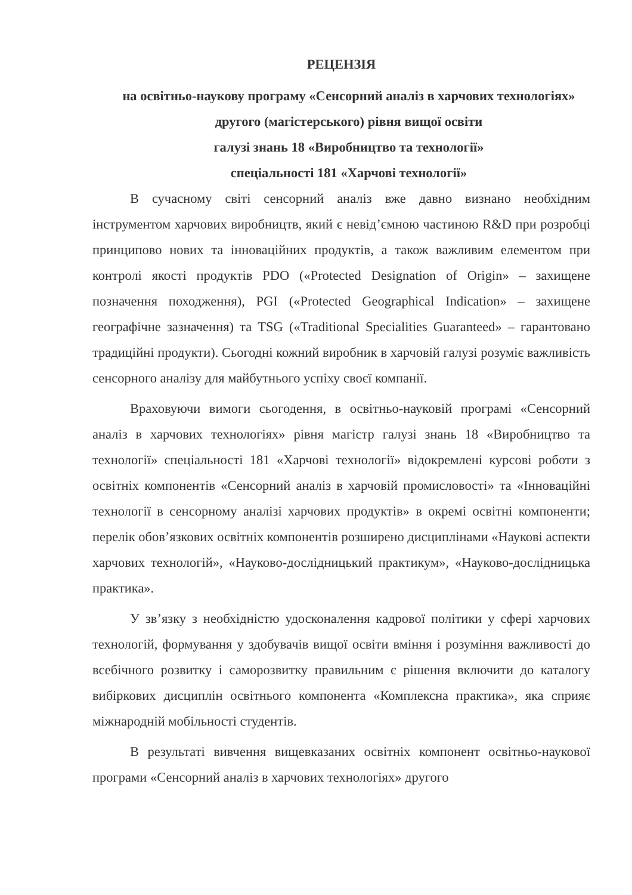РЕЦЕНЗІЯ
на освітньо-наукову програму «Сенсорний аналіз в харчових технологіях»
другого (магістерського) рівня вищої освіти
галузі знань 18 «Виробництво та технології»
спеціальності 181 «Харчові технології»
В сучасному світі сенсорний аналіз вже давно визнано необхідним інструментом харчових виробництв, який є невід’ємною частиною R&D при розробці принципово нових та інноваційних продуктів, а також важливим елементом при контролі якості продуктів PDO («Protected Designation of Origin» – захищене позначення походження), PGI («Protected Geographical Indication» – захищене географічне зазначення) та TSG («Traditional Specialities Guaranteed» – гарантовано традиційні продукти). Сьогодні кожний виробник в харчовій галузі розуміє важливість сенсорного аналізу для майбутнього успіху своєї компанії.
Враховуючи вимоги сьогодення, в освітньо-науковій програмі «Сенсорний аналіз в харчових технологіях» рівня магістр галузі знань 18 «Виробництво та технології» спеціальності 181 «Харчові технології» відокремлені курсові роботи з освітніх компонентів «Сенсорний аналіз в харчовій промисловості» та «Інноваційні технології в сенсорному аналізі харчових продуктів» в окремі освітні компоненти; перелік обов’язкових освітніх компонентів розширено дисциплінами «Наукові аспекти харчових технологій», «Науково-дослідницький практикум», «Науково-дослідницька практика».
У зв’язку з необхідністю удосконалення кадрової політики у сфері харчових технологій, формування у здобувачів вищої освіти вміння і розуміння важливості до всебічного розвитку і саморозвитку правильним є рішення включити до каталогу вибіркових дисциплін освітнього компонента «Комплексна практика», яка сприяє міжнародній мобільності студентів.
В результаті вивчення вищевказаних освітніх компонент освітньо-наукової програми «Сенсорний аналіз в харчових технологіях» другого